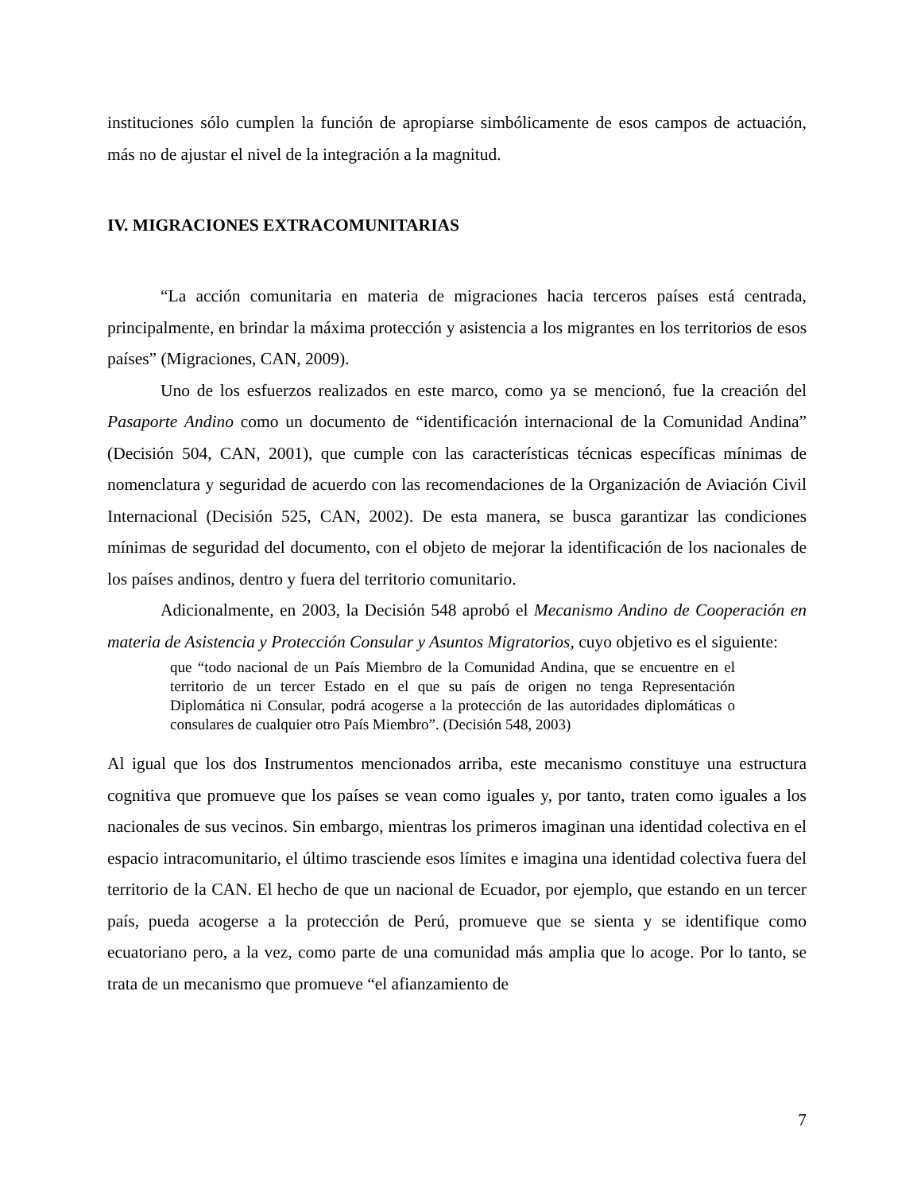instituciones sólo cumplen la función de apropiarse simbólicamente de esos campos de actuación, más no de ajustar el nivel de la integración a la magnitud.
IV. MIGRACIONES EXTRACOMUNITARIAS
“La acción comunitaria en materia de migraciones hacia terceros países está centrada, principalmente, en brindar la máxima protección y asistencia a los migrantes en los territorios de esos países” (Migraciones, CAN, 2009).
Uno de los esfuerzos realizados en este marco, como ya se mencionó, fue la creación del Pasaporte Andino como un documento de “identificación internacional de la Comunidad Andina” (Decisión 504, CAN, 2001), que cumple con las características técnicas específicas mínimas de nomenclatura y seguridad de acuerdo con las recomendaciones de la Organización de Aviación Civil Internacional (Decisión 525, CAN, 2002). De esta manera, se busca garantizar las condiciones mínimas de seguridad del documento, con el objeto de mejorar la identificación de los nacionales de los países andinos, dentro y fuera del territorio comunitario.
Adicionalmente, en 2003, la Decisión 548 aprobó el Mecanismo Andino de Cooperación en materia de Asistencia y Protección Consular y Asuntos Migratorios, cuyo objetivo es el siguiente:
que “todo nacional de un País Miembro de la Comunidad Andina, que se encuentre en el territorio de un tercer Estado en el que su país de origen no tenga Representación Diplomática ni Consular, podrá acogerse a la protección de las autoridades diplomáticas o consulares de cualquier otro País Miembro”. (Decisión 548, 2003)
Al igual que los dos Instrumentos mencionados arriba, este mecanismo constituye una estructura cognitiva que promueve que los países se vean como iguales y, por tanto, traten como iguales a los nacionales de sus vecinos. Sin embargo, mientras los primeros imaginan una identidad colectiva en el espacio intracomunitario, el último trasciende esos límites e imagina una identidad colectiva fuera del territorio de la CAN. El hecho de que un nacional de Ecuador, por ejemplo, que estando en un tercer país, pueda acogerse a la protección de Perú, promueve que se sienta y se identifique como ecuatoriano pero, a la vez, como parte de una comunidad más amplia que lo acoge. Por lo tanto, se trata de un mecanismo que promueve “el afianzamiento de
7